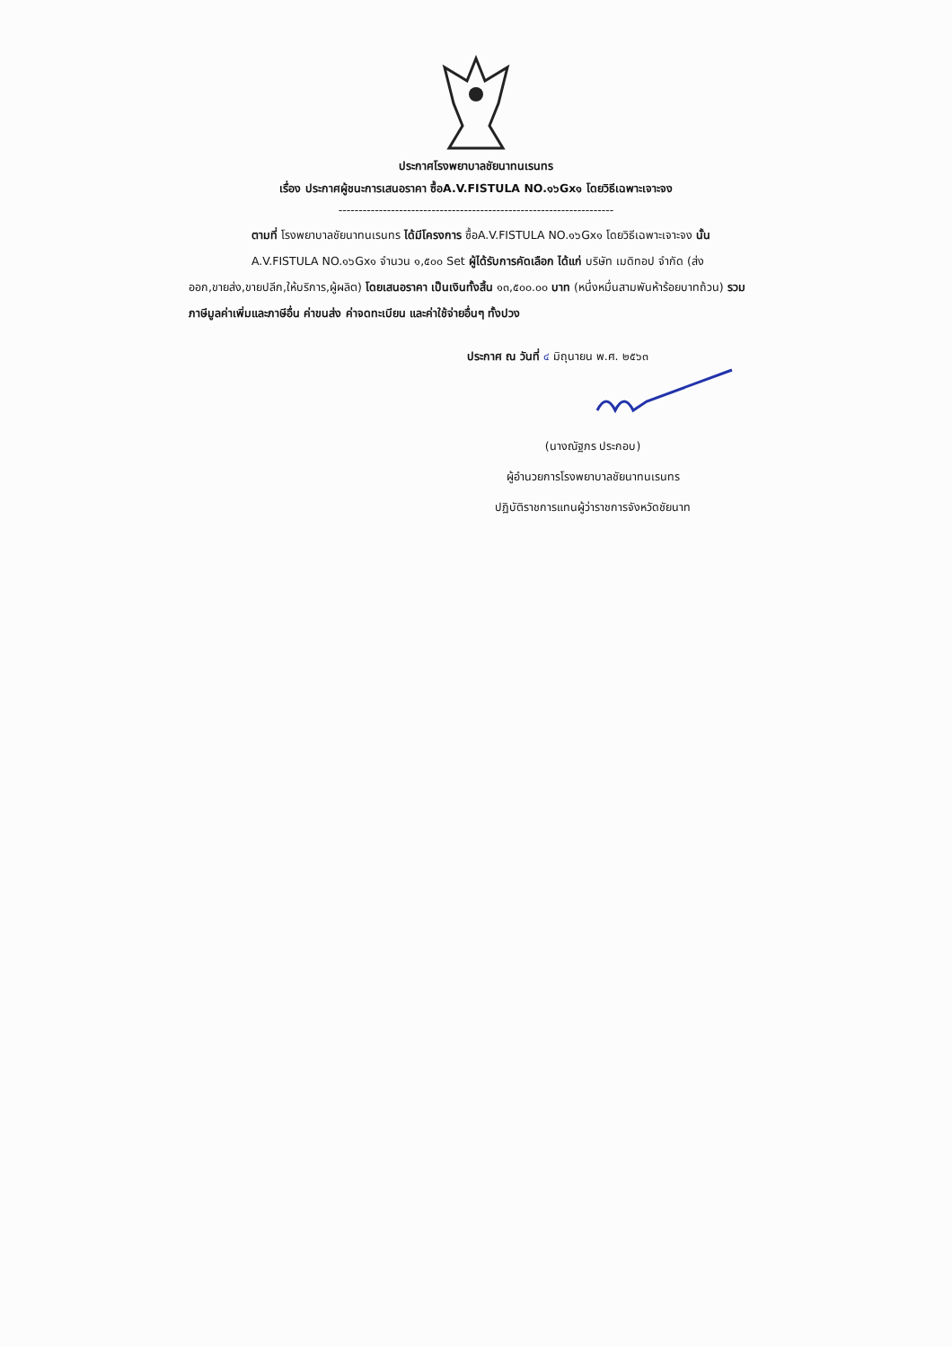ประกาศโรงพยาบาลชัยนาทนเรนทร
เรื่อง ประกาศผู้ชนะการเสนอราคา ซื้อA.V.FISTULA NO.๑๖Gx๑ โดยวิธีเฉพาะเจาะจง
--------------------------------------------------------------------
ตามที่ โรงพยาบาลชัยนาทนเรนทร ได้มีโครงการ ซื้อA.V.FISTULA NO.๑๖Gx๑ โดยวิธีเฉพาะเจาะจง นั้น
A.V.FISTULA NO.๑๖Gx๑ จำนวน ๑,๕๐๐ Set ผู้ได้รับการคัดเลือก ได้แก่ บริษัท เมดิทอป จำกัด (ส่งออก,ขายส่ง,ขายปลีก,ให้บริการ,ผู้ผลิต) โดยเสนอราคา เป็นเงินทั้งสิ้น ๑๓,๕๐๐.๐๐ บาท (หนึ่งหมื่นสามพันห้าร้อยบาทถ้วน) รวมภาษีมูลค่าเพิ่มและภาษีอื่น ค่าขนส่ง ค่าจดทะเบียน และค่าใช้จ่ายอื่นๆ ทั้งปวง
ประกาศ ณ วันที่ ๔ มิถุนายน พ.ศ. ๒๕๖๓
(นางณัฐภร ประกอบ)
ผู้อำนวยการโรงพยาบาลชัยนาทนเรนทร
ปฏิบัติราชการแทนผู้ว่าราชการจังหวัดชัยนาท